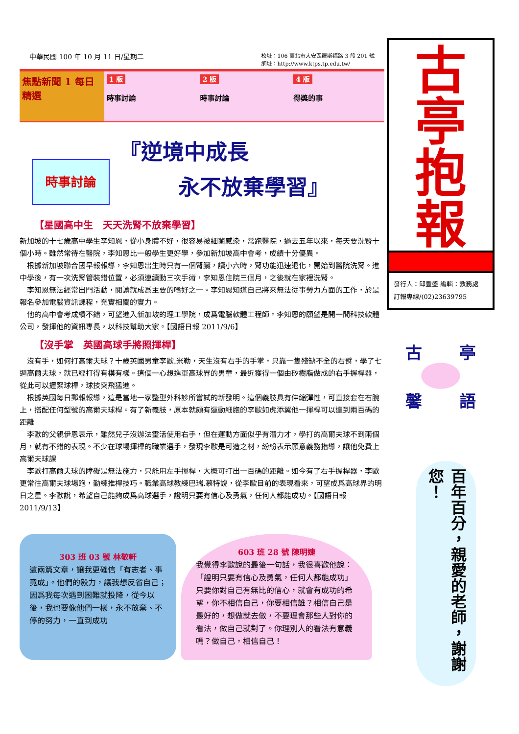中華民國 100 年 10 月 11 日/星期二 校址：106 臺北市大安區羅斯福路 3 段 201 號
網址：http://www.ktps.tp.edu.tw/
焦點新聞 1 每日精選
1 版
時事討論
2 版
時事討論
4 版
得獎的事
時事討論
『逆境中成長
永不放棄學習』
【星國高中生　天天洗腎不放棄學習】
新加坡的十七歲高中學生李知恩，從小身體不好，很容易被細菌感染，常跑醫院，過去五年以來，每天要洗腎十個小時。雖然常待在醫院，李知恩比一般學生更好學，參加新加坡高中會考，成績十分優異。
根據新加坡聯合國早報報導，李知恩出生時只有一個腎臟，讀小六時，腎功能迅速退化，開始到醫院洗腎。進中學後，有一次洗腎管裝錯位置，必須連續動三次手術，李知恩住院三個月，之後就在家裡洗腎。
李知恩無法經常出門活動，閱讀就成爲主要的嗜好之一。李知恩知道自己將來無法從事勞力方面的工作，於是報名參加電腦資訊課程，充實相關的實力。
他的高中會考成績不錯，可望進入新加坡的理工學院，成爲電腦軟體工程師。李知恩的願望是開一間科技軟體公司，發揮他的資訊專長，以科技幫助大家。【國語日報 2011/9/6】
【沒手掌　英國高球手將照揮桿】
沒有手，如何打高爾夫球？十歲英國男童李歐.米勒，天生沒有右手的手掌，只靠一隻殘缺不全的右臂，學了七週高爾夫球，就已經打得有模有樣。這個一心想進軍高球界的男童，最近獲得一個由矽樹脂做成的右手握桿器，從此可以握緊球桿，球技突飛猛進。
根據英國每日郵報報導，這是當地一家整型外科診所嘗試的新發明。這個義肢具有伸縮彈性，可直接套在右腕上，搭配任何型號的高爾夫球桿。有了新義肢，原本就頗有運動細胞的李歐如虎添翼他一揮桿可以達到兩百碼的距離
李歐的父親伊恩表示，雖然兒子沒辦法靈活使用右手，但在運動方面似乎有潛力才，學打的高爾夫球不到兩個月，就有不錯的表現。不少在球場揮桿的職業選手，發現李歐是可造之材，紛紛表示願意義務指導，讓他免費上高爾夫球課
李歐打高爾夫球的障礙是無法施力，只能用左手揮桿，大概可打出一百碼的距離。如今有了右手握桿器，李歐更常往高爾夫球場跑，勤練推桿技巧。職業高球教練巴瑞.慕特說，從李歐目前的表現看來，可望成爲高球界的明日之星。李歐說，希望自己能夠成爲高球選手，證明只要有信心及勇氣，任何人都能成功。【國語日報 2011/9/13】
303 班 03 號 林敬軒
這兩篇文章，讓我更確信「有志者、事竟成」。他們的毅力，讓我想反省自己；因爲我每次遇到困難就投降，從今以後，我也要像他們一樣，永不放棄、不停的努力，一直到成功
603 班 28 號 陳明婕
我覺得李歐說的最後一句話，我很喜歡他說：「證明只要有信心及勇氣，任何人都能成功」只要你對自己有無比的信心，就會有成功的希望，你不相信自己，你要相信誰？相信自己是最好的，想做就去做，不要理會那些人對你的看法，做自己就對了。你理別人的看法有意義嗎？做自己，相信自己！
古
亭
抱
報
發行人：邱豐盛 編輯：教務處
訂報專線/(02)23639795
古亭馨語
百年百分，親愛的老師，謝謝您！